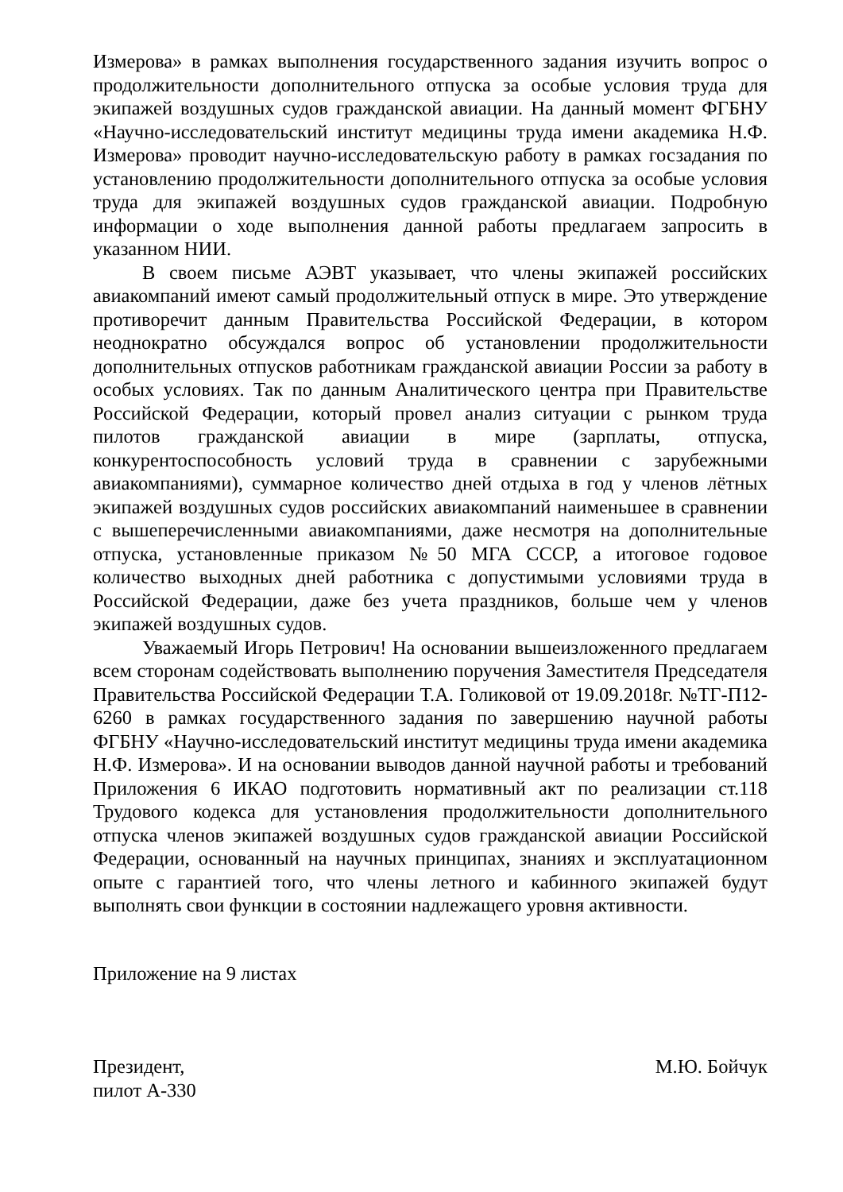Измерова» в рамках выполнения государственного задания изучить вопрос о продолжительности дополнительного отпуска за особые условия труда для экипажей воздушных судов гражданской авиации. На данный момент ФГБНУ «Научно-исследовательский институт медицины труда имени академика Н.Ф. Измерова» проводит научно-исследовательскую работу в рамках госзадания по установлению продолжительности дополнительного отпуска за особые условия труда для экипажей воздушных судов гражданской авиации. Подробную информации о ходе выполнения данной работы предлагаем запросить в указанном НИИ.
В своем письме АЭВТ указывает, что члены экипажей российских авиакомпаний имеют самый продолжительный отпуск в мире. Это утверждение противоречит данным Правительства Российской Федерации, в котором неоднократно обсуждался вопрос об установлении продолжительности дополнительных отпусков работникам гражданской авиации России за работу в особых условиях. Так по данным Аналитического центра при Правительстве Российской Федерации, который провел анализ ситуации с рынком труда пилотов гражданской авиации в мире (зарплаты, отпуска, конкурентоспособность условий труда в сравнении с зарубежными авиакомпаниями), суммарное количество дней отдыха в год у членов лётных экипажей воздушных судов российских авиакомпаний наименьшее в сравнении с вышеперечисленными авиакомпаниями, даже несмотря на дополнительные отпуска, установленные приказом №50 МГА СССР, а итоговое годовое количество выходных дней работника с допустимыми условиями труда в Российской Федерации, даже без учета праздников, больше чем у членов экипажей воздушных судов.
Уважаемый Игорь Петрович! На основании вышеизложенного предлагаем всем сторонам содействовать выполнению поручения Заместителя Председателя Правительства Российской Федерации Т.А. Голиковой от 19.09.2018г. №ТГ-П12-6260 в рамках государственного задания по завершению научной работы ФГБНУ «Научно-исследовательский институт медицины труда имени академика Н.Ф. Измерова». И на основании выводов данной научной работы и требований Приложения 6 ИКАО подготовить нормативный акт по реализации ст.118 Трудового кодекса для установления продолжительности дополнительного отпуска членов экипажей воздушных судов гражданской авиации Российской Федерации, основанный на научных принципах, знаниях и эксплуатационном опыте с гарантией того, что члены летного и кабинного экипажей будут выполнять свои функции в состоянии надлежащего уровня активности.
Приложение на 9 листах
Президент,
пилот А-330
М.Ю. Бойчук